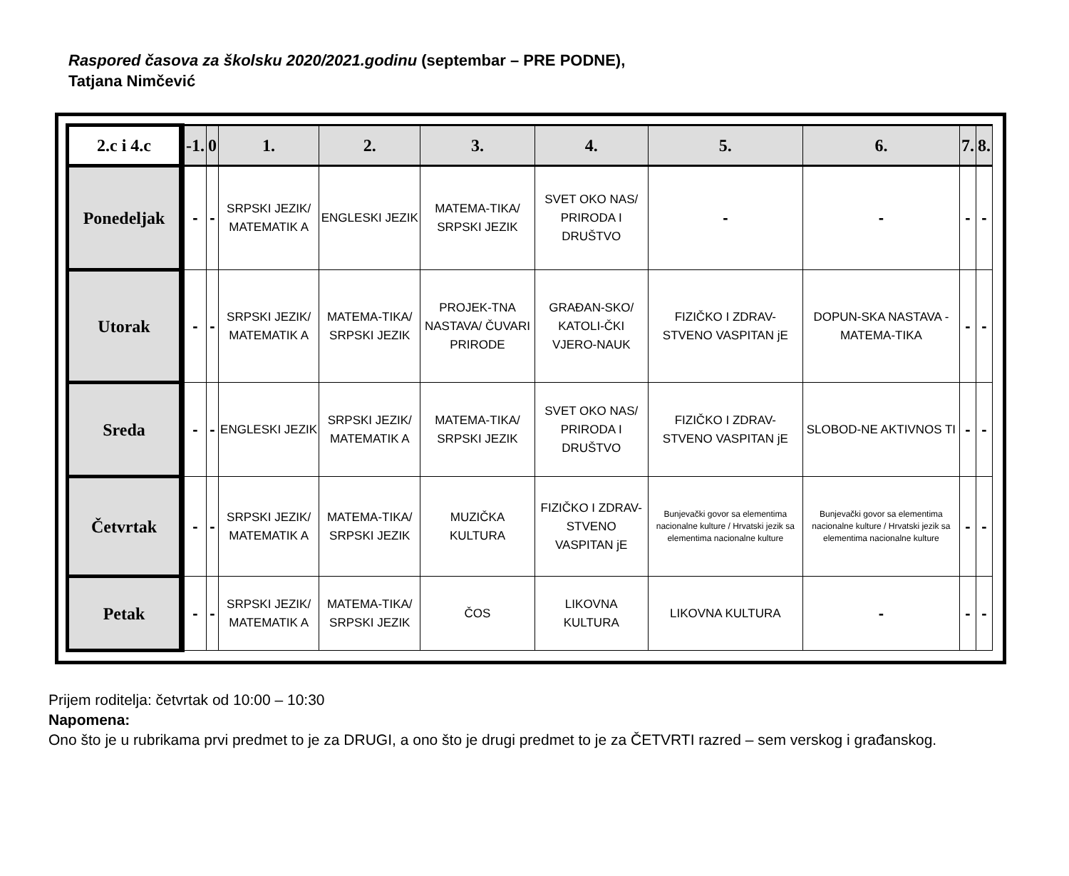Raspored časova za školsku 2020/2021.godinu (septembar – PRE PODNE),
Tatjana Nimčević
| 2.c i 4.c | -1. | 0 | 1. | 2. | 3. | 4. | 5. | 6. | 7. | 8. |
| --- | --- | --- | --- | --- | --- | --- | --- | --- | --- | --- |
| Ponedeljak | - | - | SRPSKI JEZIK/ MATEMATIK A | ENGLESKI JEZIK | MATEMA-TIKA/ SRPSKI JEZIK | SVET OKO NAS/ PRIRODA I DRUŠTVO | - | - | - | - |
| Utorak | - | - | SRPSKI JEZIK/ MATEMATIK A | MATEMA-TIKA/ SRPSKI JEZIK | PROJEK-TNA NASTAVA/ ČUVARI PRIRODE | GRAĐAN-SKO/ KATOLI-ČKI VJERO-NAUK | FIZIČKO I ZDRAV-STVENO VASPITAN jE | DOPUN-SKA NASTAVA - MATEMA-TIKA | - | - |
| Sreda | - | - | ENGLESKI JEZIK | SRPSKI JEZIK/ MATEMATIK A | MATEMA-TIKA/ SRPSKI JEZIK | SVET OKO NAS/ PRIRODA I DRUŠTVO | FIZIČKO I ZDRAV-STVENO VASPITAN jE | SLOBOD-NE AKTIVNOS TI | - | - |
| Četvrtak | - | - | SRPSKI JEZIK/ MATEMATIK A | MATEMA-TIKA/ SRPSKI JEZIK | MUZIČKA KULTURA | FIZIČKO I ZDRAV-STVENO VASPITAN jE | Bunjevački govor sa elementima nacionalne kulture / Hrvatski jezik sa elementima nacionalne kulture | Bunjevački govor sa elementima nacionalne kulture / Hrvatski jezik sa elementima nacionalne kulture | - | - |
| Petak | - | - | SRPSKI JEZIK/ MATEMATIK A | MATEMA-TIKA/ SRPSKI JEZIK | ČOS | LIKOVNA KULTURA | LIKOVNA KULTURA | - | - | - |
Prijem roditelja: četvrtak od 10:00 – 10:30
Napomena:
Ono što je u rubrikama prvi predmet to je za DRUGI, a ono što je drugi predmet to je za ČETVRTI razred – sem verskog i građanskog.